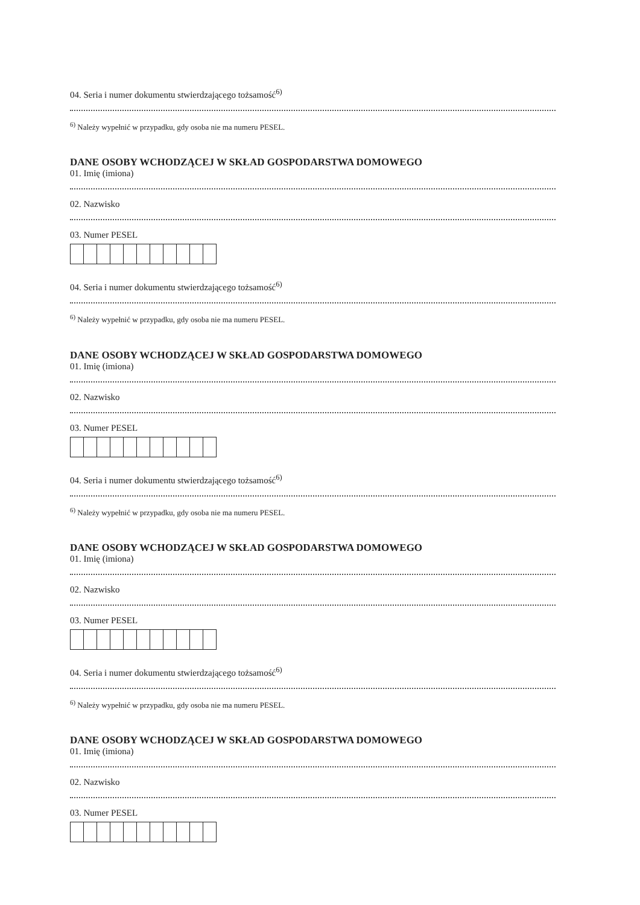04. Seria i numer dokumentu stwierdzającego tożsamość<sup>6)</sup>
<sup>6)</sup> Należy wypełnić w przypadku, gdy osoba nie ma numeru PESEL.
DANE OSOBY WCHODZĄCEJ W SKŁAD GOSPODARSTWA DOMOWEGO
01. Imię (imiona)
02. Nazwisko
03. Numer PESEL
04. Seria i numer dokumentu stwierdzającego tożsamość<sup>6)</sup>
<sup>6)</sup> Należy wypełnić w przypadku, gdy osoba nie ma numeru PESEL.
DANE OSOBY WCHODZĄCEJ W SKŁAD GOSPODARSTWA DOMOWEGO
01. Imię (imiona)
02. Nazwisko
03. Numer PESEL
04. Seria i numer dokumentu stwierdzającego tożsamość<sup>6)</sup>
<sup>6)</sup> Należy wypełnić w przypadku, gdy osoba nie ma numeru PESEL.
DANE OSOBY WCHODZĄCEJ W SKŁAD GOSPODARSTWA DOMOWEGO
01. Imię (imiona)
02. Nazwisko
03. Numer PESEL
04. Seria i numer dokumentu stwierdzającego tożsamość<sup>6)</sup>
<sup>6)</sup> Należy wypełnić w przypadku, gdy osoba nie ma numeru PESEL.
DANE OSOBY WCHODZĄCEJ W SKŁAD GOSPODARSTWA DOMOWEGO
01. Imię (imiona)
02. Nazwisko
03. Numer PESEL